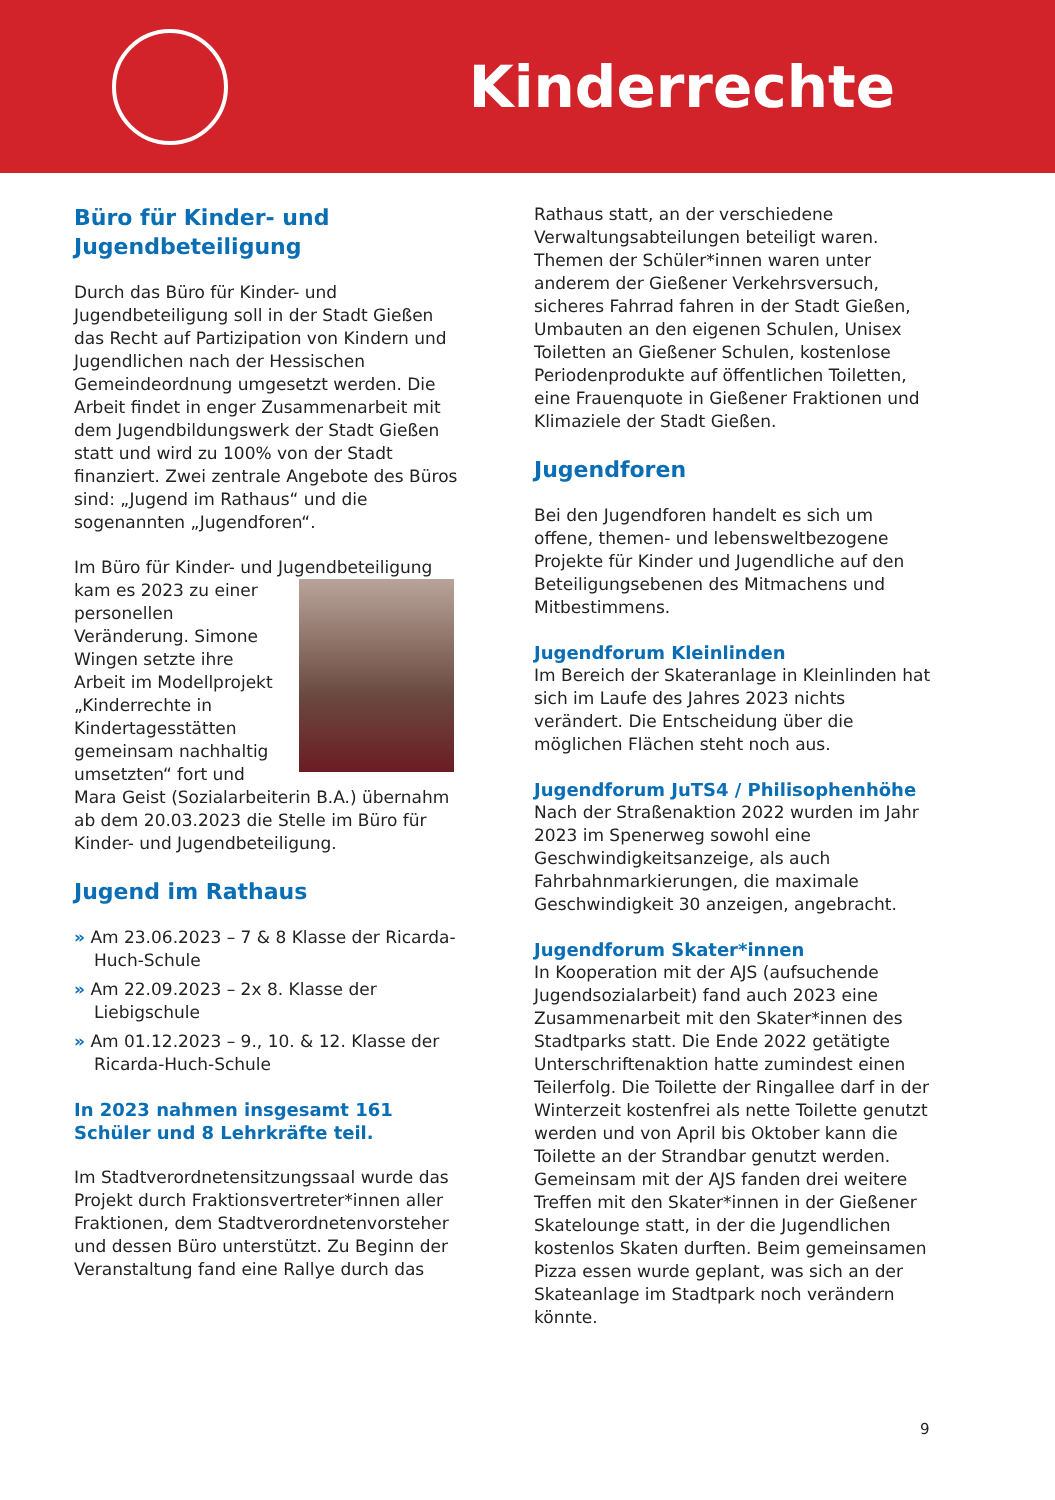Kinderrechte
Büro für Kinder- und Jugendbeteiligung
Durch das Büro für Kinder- und Jugendbeteiligung soll in der Stadt Gießen das Recht auf Partizipation von Kindern und Jugendlichen nach der Hessischen Gemeindeordnung umgesetzt werden. Die Arbeit findet in enger Zusammenarbeit mit dem Jugendbildungswerk der Stadt Gießen statt und wird zu 100% von der Stadt finanziert. Zwei zentrale Angebote des Büros sind: „Jugend im Rathaus“ und die sogenannten „Jugendforen“.
Im Büro für Kinder- und Jugendbeteiligung kam es 2023 zu einer personellen Veränderung. Simone Wingen setzte ihre Arbeit im Modellprojekt „Kinderrechte in Kindertagesstätten gemeinsam nachhaltig umsetzten“ fort und Mara Geist (Sozialarbeiterin B.A.) übernahm ab dem 20.03.2023 die Stelle im Büro für Kinder- und Jugendbeteiligung.
Jugend im Rathaus
» Am 23.06.2023 – 7 & 8 Klasse der Ricarda-Huch-Schule
» Am 22.09.2023 – 2x 8. Klasse der Liebigschule
» Am 01.12.2023 – 9., 10. & 12. Klasse der Ricarda-Huch-Schule
In 2023 nahmen insgesamt 161 Schüler und 8 Lehrkräfte teil.
Im Stadtverordnetensitzungssaal wurde das Projekt durch Fraktionsvertreter*innen aller Fraktionen, dem Stadtverordnetenvorsteher und dessen Büro unterstützt. Zu Beginn der Veranstaltung fand eine Rallye durch das
Rathaus statt, an der verschiedene Verwaltungsabteilungen beteiligt waren. Themen der Schüler*innen waren unter anderem der Gießener Verkehrsversuch, sicheres Fahrrad fahren in der Stadt Gießen, Umbauten an den eigenen Schulen, Unisex Toiletten an Gießener Schulen, kostenlose Periodenprodukte auf öffentlichen Toiletten, eine Frauenquote in Gießener Fraktionen und Klimaziele der Stadt Gießen.
Jugendforen
Bei den Jugendforen handelt es sich um offene, themen- und lebensweltbezogene Projekte für Kinder und Jugendliche auf den Beteiligungsebenen des Mitmachens und Mitbestimmens.
Jugendforum Kleinlinden
Im Bereich der Skateranlage in Kleinlinden hat sich im Laufe des Jahres 2023 nichts verändert. Die Entscheidung über die möglichen Flächen steht noch aus.
Jugendforum JuTS4 / Philisophenhöhe
Nach der Straßenaktion 2022 wurden im Jahr 2023 im Spenerweg sowohl eine Geschwindigkeitsanzeige, als auch Fahrbahnmarkierungen, die maximale Geschwindigkeit 30 anzeigen, angebracht.
Jugendforum Skater*innen
In Kooperation mit der AJS (aufsuchende Jugendsozialarbeit) fand auch 2023 eine Zusammenarbeit mit den Skater*innen des Stadtparks statt. Die Ende 2022 getätigte Unterschriftenaktion hatte zumindest einen Teilerfolg. Die Toilette der Ringallee darf in der Winterzeit kostenfrei als nette Toilette genutzt werden und von April bis Oktober kann die Toilette an der Strandbar genutzt werden. Gemeinsam mit der AJS fanden drei weitere Treffen mit den Skater*innen in der Gießener Skatelounge statt, in der die Jugendlichen kostenlos Skaten durften. Beim gemeinsamen Pizza essen wurde geplant, was sich an der Skateanlage im Stadtpark noch verändern könnte.
9